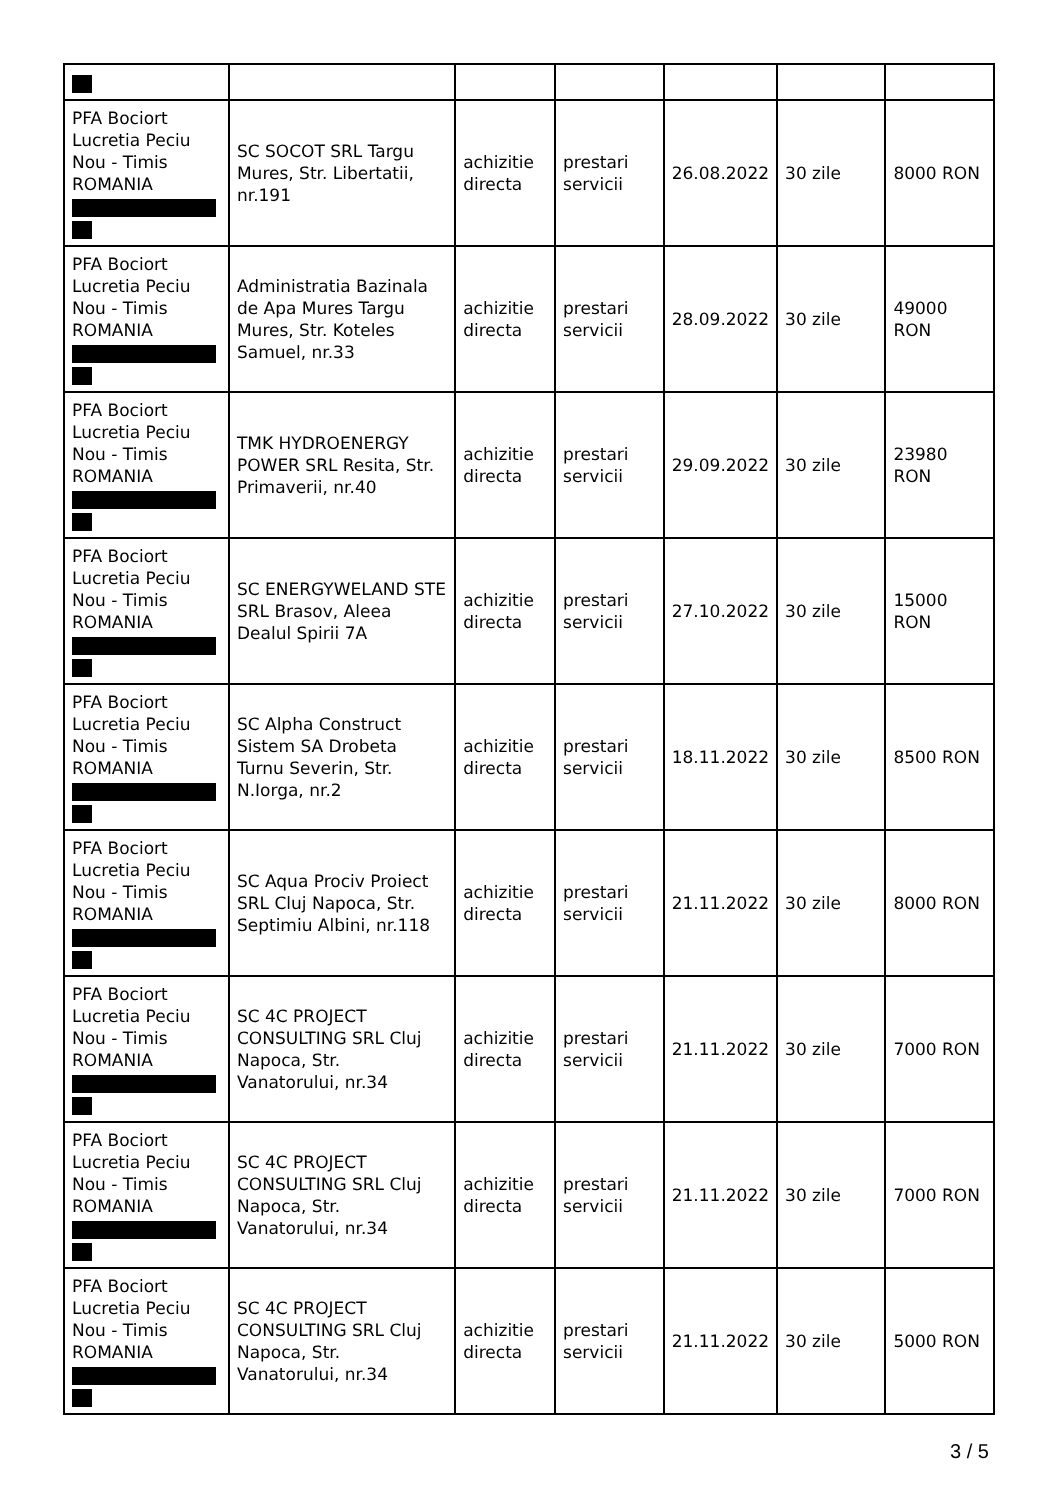| PFA Bociort Lucretia Peciu Nou - Timis ROMANIA | SC SOCOT SRL Targu Mures, Str. Libertatii, nr.191 | achizitie directa | prestari servicii | 26.08.2022 | 30 zile | 8000 RON |
| PFA Bociort Lucretia Peciu Nou - Timis ROMANIA | Administratia Bazinala de Apa Mures Targu Mures, Str. Koteles Samuel, nr.33 | achizitie directa | prestari servicii | 28.09.2022 | 30 zile | 49000 RON |
| PFA Bociort Lucretia Peciu Nou - Timis ROMANIA | TMK HYDROENERGY POWER SRL Resita, Str. Primaverii, nr.40 | achizitie directa | prestari servicii | 29.09.2022 | 30 zile | 23980 RON |
| PFA Bociort Lucretia Peciu Nou - Timis ROMANIA | SC ENERGYWELAND STE SRL Brasov, Aleea Dealul Spirii 7A | achizitie directa | prestari servicii | 27.10.2022 | 30 zile | 15000 RON |
| PFA Bociort Lucretia Peciu Nou - Timis ROMANIA | SC Alpha Construct Sistem SA Drobeta Turnu Severin, Str. N.Iorga, nr.2 | achizitie directa | prestari servicii | 18.11.2022 | 30 zile | 8500 RON |
| PFA Bociort Lucretia Peciu Nou - Timis ROMANIA | SC Aqua Prociv Proiect SRL Cluj Napoca, Str. Septimiu Albini, nr.118 | achizitie directa | prestari servicii | 21.11.2022 | 30 zile | 8000 RON |
| PFA Bociort Lucretia Peciu Nou - Timis ROMANIA | SC 4C PROJECT CONSULTING SRL Cluj Napoca, Str. Vanatorului, nr.34 | achizitie directa | prestari servicii | 21.11.2022 | 30 zile | 7000 RON |
| PFA Bociort Lucretia Peciu Nou - Timis ROMANIA | SC 4C PROJECT CONSULTING SRL Cluj Napoca, Str. Vanatorului, nr.34 | achizitie directa | prestari servicii | 21.11.2022 | 30 zile | 7000 RON |
| PFA Bociort Lucretia Peciu Nou - Timis ROMANIA | SC 4C PROJECT CONSULTING SRL Cluj Napoca, Str. Vanatorului, nr.34 | achizitie directa | prestari servicii | 21.11.2022 | 30 zile | 5000 RON |
3 / 5